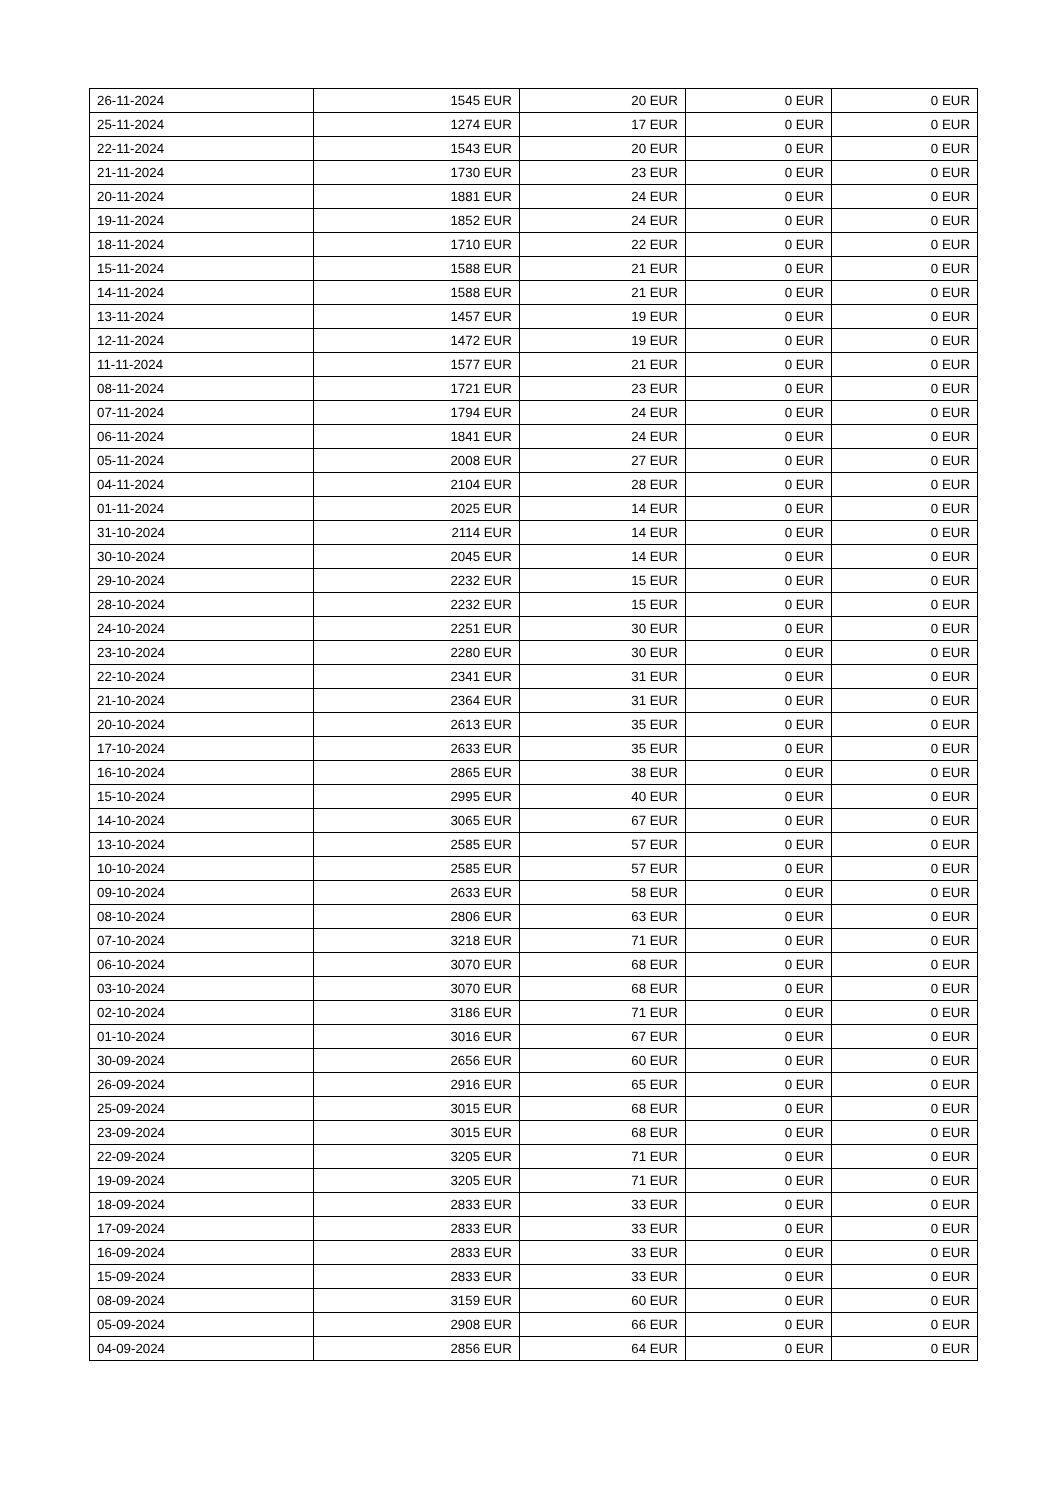| 26-11-2024 | 1545 EUR | 20 EUR | 0 EUR | 0 EUR |
| 25-11-2024 | 1274 EUR | 17 EUR | 0 EUR | 0 EUR |
| 22-11-2024 | 1543 EUR | 20 EUR | 0 EUR | 0 EUR |
| 21-11-2024 | 1730 EUR | 23 EUR | 0 EUR | 0 EUR |
| 20-11-2024 | 1881 EUR | 24 EUR | 0 EUR | 0 EUR |
| 19-11-2024 | 1852 EUR | 24 EUR | 0 EUR | 0 EUR |
| 18-11-2024 | 1710 EUR | 22 EUR | 0 EUR | 0 EUR |
| 15-11-2024 | 1588 EUR | 21 EUR | 0 EUR | 0 EUR |
| 14-11-2024 | 1588 EUR | 21 EUR | 0 EUR | 0 EUR |
| 13-11-2024 | 1457 EUR | 19 EUR | 0 EUR | 0 EUR |
| 12-11-2024 | 1472 EUR | 19 EUR | 0 EUR | 0 EUR |
| 11-11-2024 | 1577 EUR | 21 EUR | 0 EUR | 0 EUR |
| 08-11-2024 | 1721 EUR | 23 EUR | 0 EUR | 0 EUR |
| 07-11-2024 | 1794 EUR | 24 EUR | 0 EUR | 0 EUR |
| 06-11-2024 | 1841 EUR | 24 EUR | 0 EUR | 0 EUR |
| 05-11-2024 | 2008 EUR | 27 EUR | 0 EUR | 0 EUR |
| 04-11-2024 | 2104 EUR | 28 EUR | 0 EUR | 0 EUR |
| 01-11-2024 | 2025 EUR | 14 EUR | 0 EUR | 0 EUR |
| 31-10-2024 | 2114 EUR | 14 EUR | 0 EUR | 0 EUR |
| 30-10-2024 | 2045 EUR | 14 EUR | 0 EUR | 0 EUR |
| 29-10-2024 | 2232 EUR | 15 EUR | 0 EUR | 0 EUR |
| 28-10-2024 | 2232 EUR | 15 EUR | 0 EUR | 0 EUR |
| 24-10-2024 | 2251 EUR | 30 EUR | 0 EUR | 0 EUR |
| 23-10-2024 | 2280 EUR | 30 EUR | 0 EUR | 0 EUR |
| 22-10-2024 | 2341 EUR | 31 EUR | 0 EUR | 0 EUR |
| 21-10-2024 | 2364 EUR | 31 EUR | 0 EUR | 0 EUR |
| 20-10-2024 | 2613 EUR | 35 EUR | 0 EUR | 0 EUR |
| 17-10-2024 | 2633 EUR | 35 EUR | 0 EUR | 0 EUR |
| 16-10-2024 | 2865 EUR | 38 EUR | 0 EUR | 0 EUR |
| 15-10-2024 | 2995 EUR | 40 EUR | 0 EUR | 0 EUR |
| 14-10-2024 | 3065 EUR | 67 EUR | 0 EUR | 0 EUR |
| 13-10-2024 | 2585 EUR | 57 EUR | 0 EUR | 0 EUR |
| 10-10-2024 | 2585 EUR | 57 EUR | 0 EUR | 0 EUR |
| 09-10-2024 | 2633 EUR | 58 EUR | 0 EUR | 0 EUR |
| 08-10-2024 | 2806 EUR | 63 EUR | 0 EUR | 0 EUR |
| 07-10-2024 | 3218 EUR | 71 EUR | 0 EUR | 0 EUR |
| 06-10-2024 | 3070 EUR | 68 EUR | 0 EUR | 0 EUR |
| 03-10-2024 | 3070 EUR | 68 EUR | 0 EUR | 0 EUR |
| 02-10-2024 | 3186 EUR | 71 EUR | 0 EUR | 0 EUR |
| 01-10-2024 | 3016 EUR | 67 EUR | 0 EUR | 0 EUR |
| 30-09-2024 | 2656 EUR | 60 EUR | 0 EUR | 0 EUR |
| 26-09-2024 | 2916 EUR | 65 EUR | 0 EUR | 0 EUR |
| 25-09-2024 | 3015 EUR | 68 EUR | 0 EUR | 0 EUR |
| 23-09-2024 | 3015 EUR | 68 EUR | 0 EUR | 0 EUR |
| 22-09-2024 | 3205 EUR | 71 EUR | 0 EUR | 0 EUR |
| 19-09-2024 | 3205 EUR | 71 EUR | 0 EUR | 0 EUR |
| 18-09-2024 | 2833 EUR | 33 EUR | 0 EUR | 0 EUR |
| 17-09-2024 | 2833 EUR | 33 EUR | 0 EUR | 0 EUR |
| 16-09-2024 | 2833 EUR | 33 EUR | 0 EUR | 0 EUR |
| 15-09-2024 | 2833 EUR | 33 EUR | 0 EUR | 0 EUR |
| 08-09-2024 | 3159 EUR | 60 EUR | 0 EUR | 0 EUR |
| 05-09-2024 | 2908 EUR | 66 EUR | 0 EUR | 0 EUR |
| 04-09-2024 | 2856 EUR | 64 EUR | 0 EUR | 0 EUR |